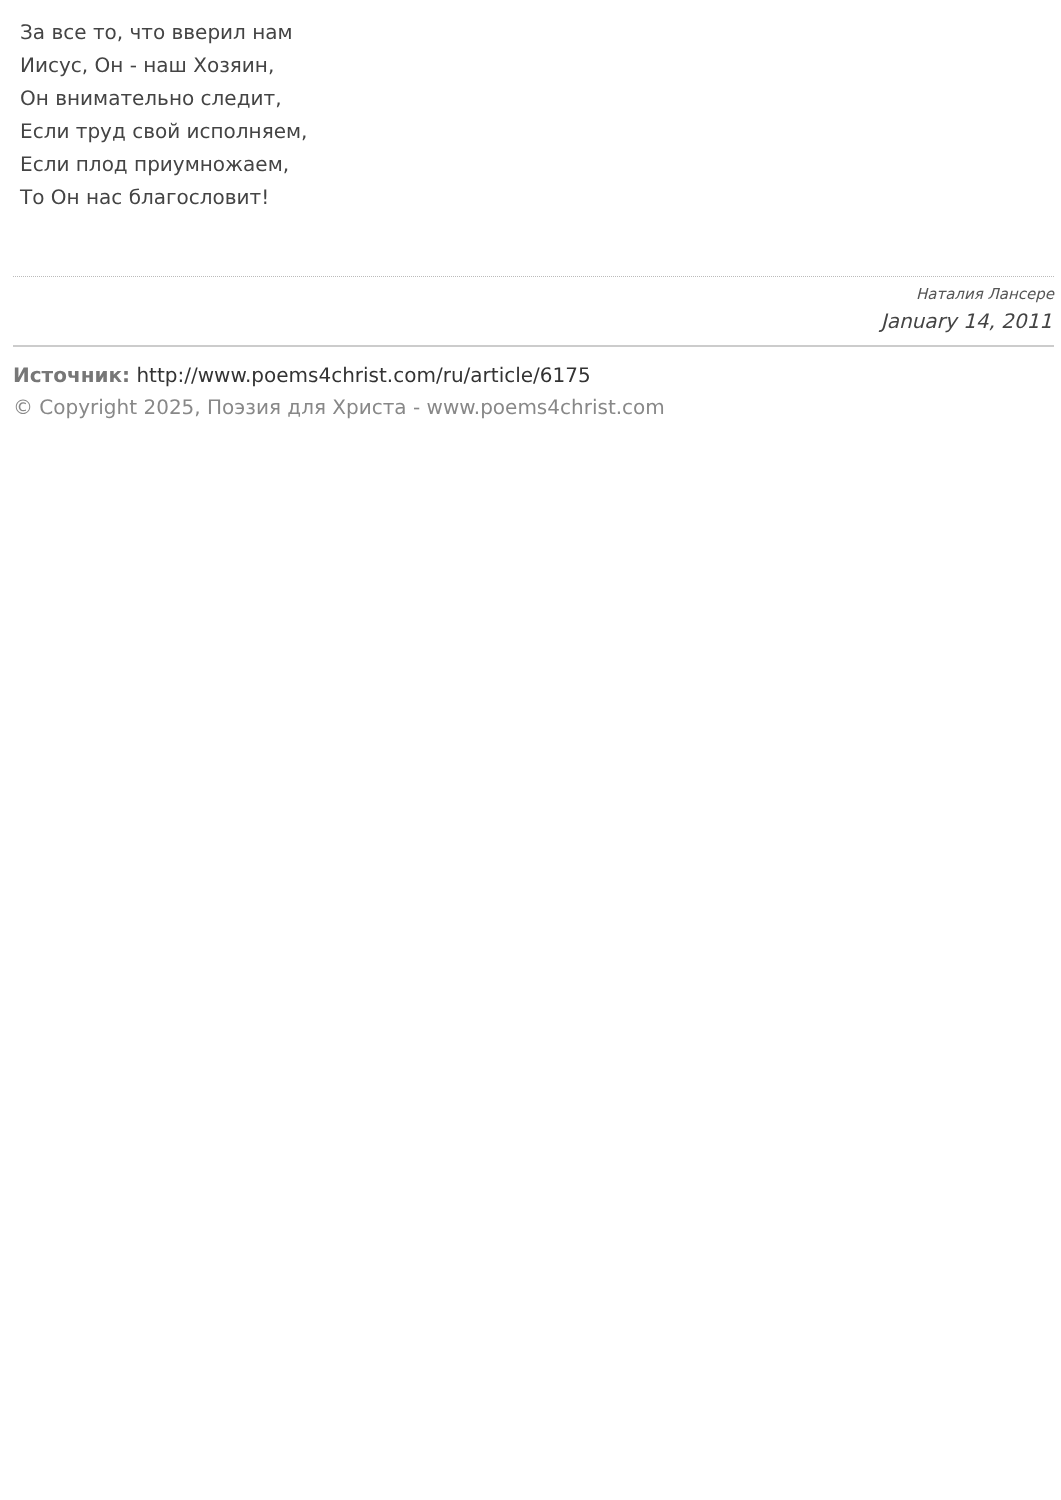За все то, что вверил нам
Иисус, Он - наш Хозяин,
Он внимательно следит,
Если труд свой исполняем,
Если плод приумножаем,
То Он нас благословит!
Наталия Лансере
January 14, 2011
Источник: http://www.poems4christ.com/ru/article/6175
© Copyright 2025, Поэзия для Христа - www.poems4christ.com